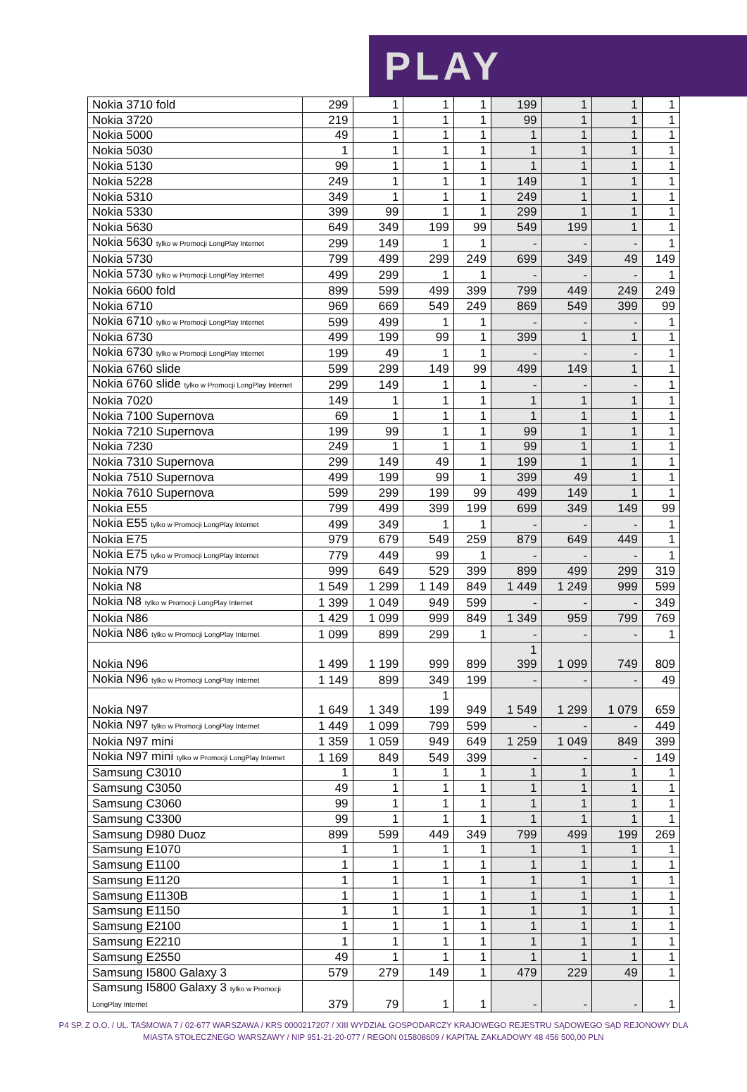PLAY
| Nokia 3710 fold | 299 | 1 | 1 | 1 | 199 | 1 | 1 | 1 |
| Nokia 3720 | 219 | 1 | 1 | 1 | 99 | 1 | 1 | 1 |
| Nokia 5000 | 49 | 1 | 1 | 1 | 1 | 1 | 1 | 1 |
| Nokia 5030 | 1 | 1 | 1 | 1 | 1 | 1 | 1 | 1 |
| Nokia 5130 | 99 | 1 | 1 | 1 | 1 | 1 | 1 | 1 |
| Nokia 5228 | 249 | 1 | 1 | 1 | 149 | 1 | 1 | 1 |
| Nokia 5310 | 349 | 1 | 1 | 1 | 249 | 1 | 1 | 1 |
| Nokia 5330 | 399 | 99 | 1 | 1 | 299 | 1 | 1 | 1 |
| Nokia 5630 | 649 | 349 | 199 | 99 | 549 | 199 | 1 | 1 |
| Nokia 5630 tylko w Promocji LongPlay Internet | 299 | 149 | 1 | 1 | - | - | - | 1 |
| Nokia 5730 | 799 | 499 | 299 | 249 | 699 | 349 | 49 | 149 |
| Nokia 5730 tylko w Promocji LongPlay Internet | 499 | 299 | 1 | 1 | - | - | - | 1 |
| Nokia 6600 fold | 899 | 599 | 499 | 399 | 799 | 449 | 249 | 249 |
| Nokia 6710 | 969 | 669 | 549 | 249 | 869 | 549 | 399 | 99 |
| Nokia 6710 tylko w Promocji LongPlay Internet | 599 | 499 | 1 | 1 | - | - | - | 1 |
| Nokia 6730 | 499 | 199 | 99 | 1 | 399 | 1 | 1 | 1 |
| Nokia 6730 tylko w Promocji LongPlay Internet | 199 | 49 | 1 | 1 | - | - | - | 1 |
| Nokia 6760 slide | 599 | 299 | 149 | 99 | 499 | 149 | 1 | 1 |
| Nokia 6760 slide tylko w Promocji LongPlay Internet | 299 | 149 | 1 | 1 | - | - | - | 1 |
| Nokia 7020 | 149 | 1 | 1 | 1 | 1 | 1 | 1 | 1 |
| Nokia 7100 Supernova | 69 | 1 | 1 | 1 | 1 | 1 | 1 | 1 |
| Nokia 7210 Supernova | 199 | 99 | 1 | 1 | 99 | 1 | 1 | 1 |
| Nokia 7230 | 249 | 1 | 1 | 1 | 99 | 1 | 1 | 1 |
| Nokia 7310 Supernova | 299 | 149 | 49 | 1 | 199 | 1 | 1 | 1 |
| Nokia 7510 Supernova | 499 | 199 | 99 | 1 | 399 | 49 | 1 | 1 |
| Nokia 7610 Supernova | 599 | 299 | 199 | 99 | 499 | 149 | 1 | 1 |
| Nokia E55 | 799 | 499 | 399 | 199 | 699 | 349 | 149 | 99 |
| Nokia E55 tylko w Promocji LongPlay Internet | 499 | 349 | 1 | 1 | - | - | - | 1 |
| Nokia E75 | 979 | 679 | 549 | 259 | 879 | 649 | 449 | 1 |
| Nokia E75 tylko w Promocji LongPlay Internet | 779 | 449 | 99 | 1 | - | - | - | 1 |
| Nokia N79 | 999 | 649 | 529 | 399 | 899 | 499 | 299 | 319 |
| Nokia N8 | 1 549 | 1 299 | 1 149 | 849 | 1 449 | 1 249 | 999 | 599 |
| Nokia N8 tylko w Promocji LongPlay Internet | 1 399 | 1 049 | 949 | 599 | - | - | - | 349 |
| Nokia N86 | 1 429 | 1 099 | 999 | 849 | 1 349 | 959 | 799 | 769 |
| Nokia N86 tylko w Promocji LongPlay Internet | 1 099 | 899 | 299 | 1 | - | - | - | 1 |
| Nokia N96 | 1 499 | 1 199 | 999 | 899 | 1 399 | 1 099 | 749 | 809 |
| Nokia N96 tylko w Promocji LongPlay Internet | 1 149 | 899 | 349 | 199 | - | - | - | 49 |
| Nokia N97 | 1 649 | 1 349 | 1 199 | 949 | 1 549 | 1 299 | 1 079 | 659 |
| Nokia N97 tylko w Promocji LongPlay Internet | 1 449 | 1 099 | 799 | 599 | - | - | - | 449 |
| Nokia N97 mini | 1 359 | 1 059 | 949 | 649 | 1 259 | 1 049 | 849 | 399 |
| Nokia N97 mini tylko w Promocji LongPlay Internet | 1 169 | 849 | 549 | 399 | - | - | - | 149 |
| Samsung C3010 | 1 | 1 | 1 | 1 | 1 | 1 | 1 | 1 |
| Samsung C3050 | 49 | 1 | 1 | 1 | 1 | 1 | 1 | 1 |
| Samsung C3060 | 99 | 1 | 1 | 1 | 1 | 1 | 1 | 1 |
| Samsung C3300 | 99 | 1 | 1 | 1 | 1 | 1 | 1 | 1 |
| Samsung D980 Duoz | 899 | 599 | 449 | 349 | 799 | 499 | 199 | 269 |
| Samsung E1070 | 1 | 1 | 1 | 1 | 1 | 1 | 1 | 1 |
| Samsung E1100 | 1 | 1 | 1 | 1 | 1 | 1 | 1 | 1 |
| Samsung E1120 | 1 | 1 | 1 | 1 | 1 | 1 | 1 | 1 |
| Samsung E1130B | 1 | 1 | 1 | 1 | 1 | 1 | 1 | 1 |
| Samsung E1150 | 1 | 1 | 1 | 1 | 1 | 1 | 1 | 1 |
| Samsung E2100 | 1 | 1 | 1 | 1 | 1 | 1 | 1 | 1 |
| Samsung E2210 | 1 | 1 | 1 | 1 | 1 | 1 | 1 | 1 |
| Samsung E2550 | 49 | 1 | 1 | 1 | 1 | 1 | 1 | 1 |
| Samsung I5800 Galaxy 3 | 579 | 279 | 149 | 1 | 479 | 229 | 49 | 1 |
| Samsung I5800 Galaxy 3 tylko w Promocji LongPlay Internet | 379 | 79 | 1 | 1 | - | - | - | 1 |
P4 SP. Z O.O. / UL. TAŚMOWA 7 / 02-677 WARSZAWA / KRS 0000217207 / XIII WYDZIAŁ GOSPODARCZY KRAJOWEGO REJESTRU SĄDOWEGO SĄD REJONOWY DLA
MIASTA STOŁECZNEGO WARSZAWY / NIP 951-21-20-077 / REGON 015808609 / KAPITAŁ ZAKŁADOWY 48 456 500,00 PLN